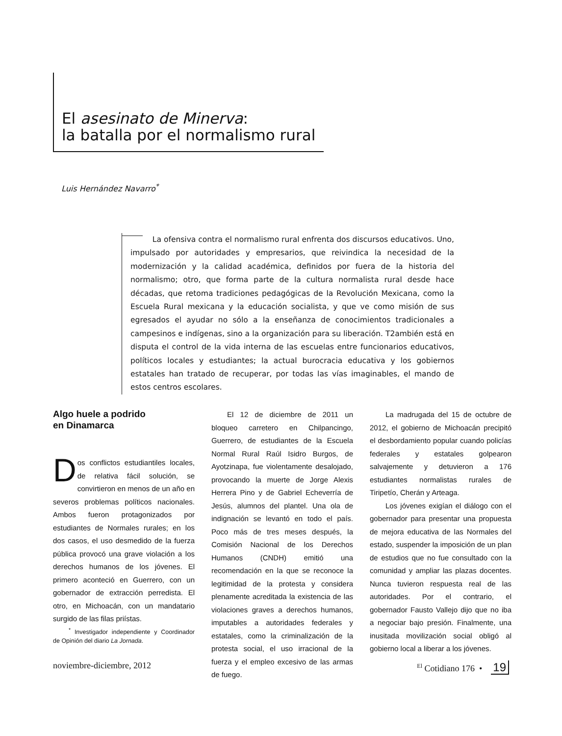El asesinato de Minerva:
la batalla por el normalismo rural
Luis Hernández Navarro<sup>*</sup>
La ofensiva contra el normalismo rural enfrenta dos discursos educativos. Uno, impulsado por autoridades y empresarios, que reivindica la necesidad de la modernización y la calidad académica, definidos por fuera de la historia del normalismo; otro, que forma parte de la cultura normalista rural desde hace décadas, que retoma tradiciones pedagógicas de la Revolución Mexicana, como la Escuela Rural mexicana y la educación socialista, y que ve como misión de sus egresados el ayudar no sólo a la enseñanza de conocimientos tradicionales a campesinos e indígenas, sino a la organización para su liberación. T2ambién está en disputa el control de la vida interna de las escuelas entre funcionarios educativos, políticos locales y estudiantes; la actual burocracia educativa y los gobiernos estatales han tratado de recuperar, por todas las vías imaginables, el mando de estos centros escolares.
Algo huele a podrido
en Dinamarca
Dos conflictos estudiantiles locales, de relativa fácil solución, se convirtieron en menos de un año en severos problemas políticos nacionales. Ambos fueron protagonizados por estudiantes de Normales rurales; en los dos casos, el uso desmedido de la fuerza pública provocó una grave violación a los derechos humanos de los jóvenes. El primero aconteció en Guerrero, con un gobernador de extracción perredista. El otro, en Michoacán, con un mandatario surgido de las filas priístas.
<sup>*</sup> Investigador independiente y Coordinador de Opinión del diario La Jornada.
El 12 de diciembre de 2011 un bloqueo carretero en Chilpancingo, Guerrero, de estudiantes de la Escuela Normal Rural Raúl Isidro Burgos, de Ayotzinapa, fue violentamente desalojado, provocando la muerte de Jorge Alexis Herrera Pino y de Gabriel Echeverría de Jesús, alumnos del plantel. Una ola de indignación se levantó en todo el país. Poco más de tres meses después, la Comisión Nacional de los Derechos Humanos (CNDH) emitió una recomendación en la que se reconoce la legitimidad de la protesta y considera plenamente acreditada la existencia de las violaciones graves a derechos humanos, imputables a autoridades federales y estatales, como la criminalización de la protesta social, el uso irracional de la fuerza y el empleo excesivo de las armas de fuego.
La madrugada del 15 de octubre de 2012, el gobierno de Michoacán precipitó el desbordamiento popular cuando policías federales y estatales golpearon salvajemente y detuvieron a 176 estudiantes normalistas rurales de Tiripetío, Cherán y Arteaga.
Los jóvenes exigían el diálogo con el gobernador para presentar una propuesta de mejora educativa de las Normales del estado, suspender la imposición de un plan de estudios que no fue consultado con la comunidad y ampliar las plazas docentes. Nunca tuvieron respuesta real de las autoridades. Por el contrario, el gobernador Fausto Vallejo dijo que no iba a negociar bajo presión. Finalmente, una inusitada movilización social obligó al gobierno local a liberar a los jóvenes.
noviembre-diciembre, 2012 <sup>El</sup> Cotidiano 176 • 19